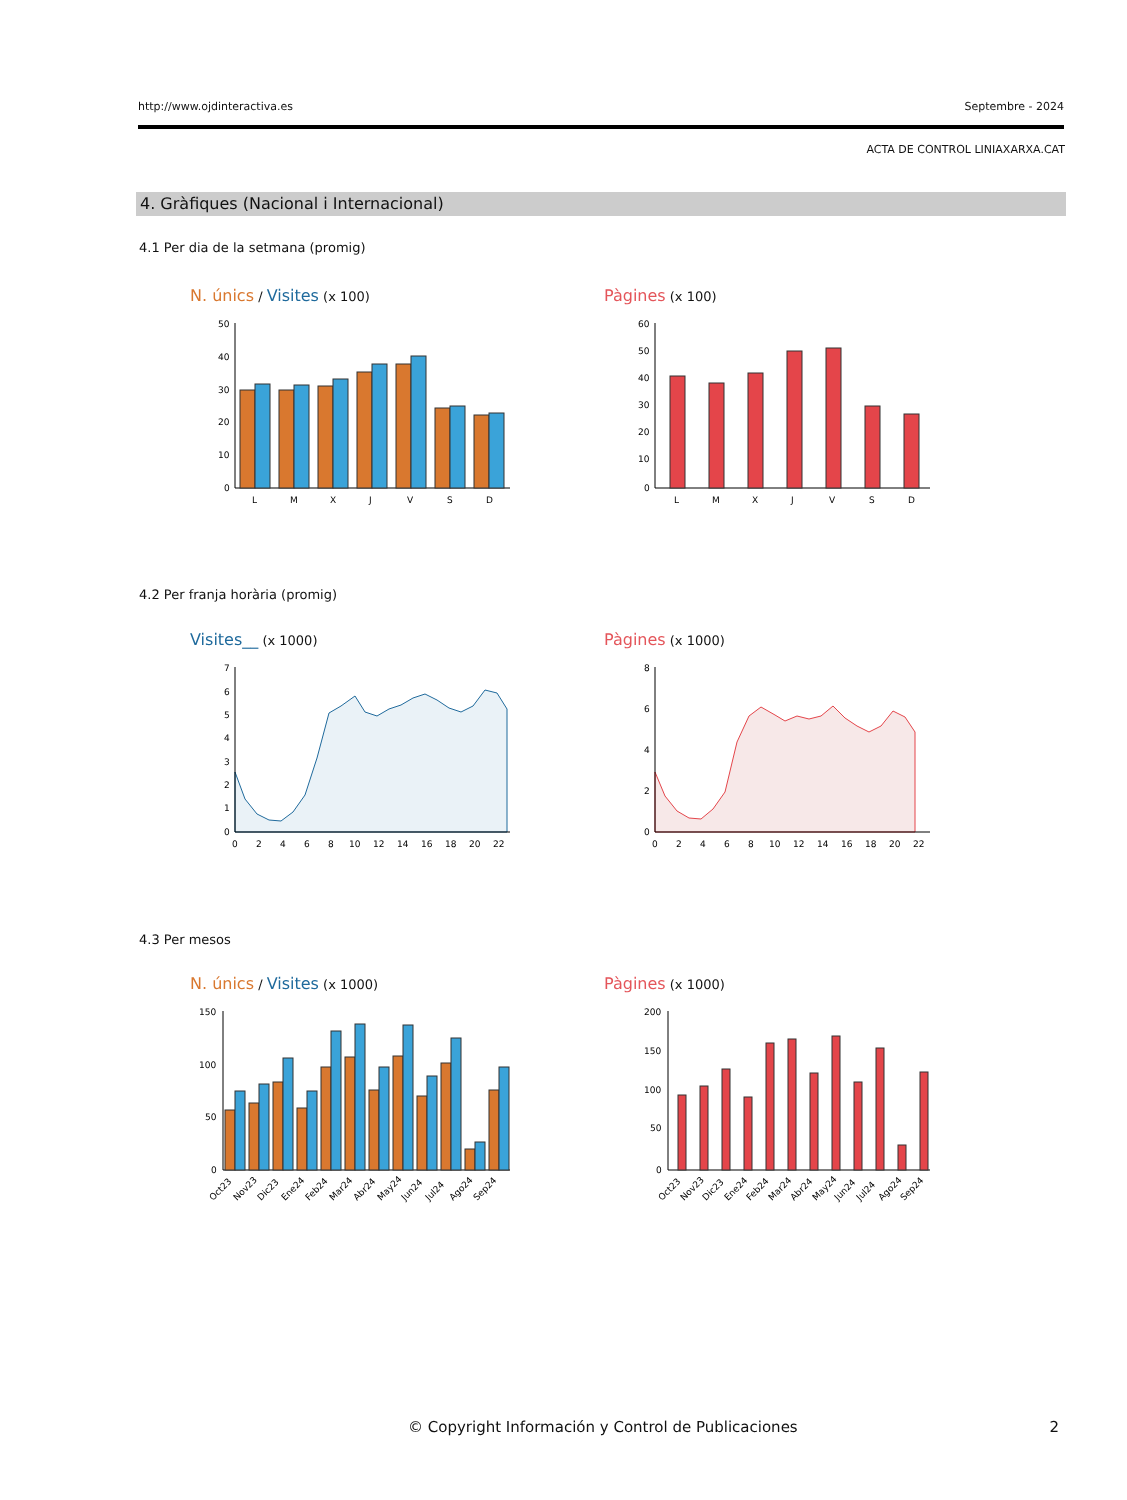http://www.ojdinteractiva.es Septembre - 2024
ACTA DE CONTROL LINIAXARXA.CAT
4. Gràfiques (Nacional i Internacional)
4.1 Per dia de la setmana (promig)
N. únics / Visites (x 100) Pàgines (x 100)
50
40
30
20
10
0
L
M
X
J
V
S
D
60
50
40
30
20
10
0
L
M
X
J
V
S
D
4.2 Per franja horària (promig)
Visites__ (x 1000) Pàgines (x 1000)
7
6
5
4
3
2
1
0
0
2
4
6
8
10
12
14
16
18
20
22
8
6
4
2
0
0
2
4
6
8
10
12
14
16
18
20
22
4.3 Per mesos
N. únics / Visites (x 1000) Pàgines (x 1000)
150
100
50
0
Oct23
Nov23
Dic23
Ene24
Feb24
Mar24
Abr24
May24
Jun24
Jul24
Ago24
Sep24
200
150
100
50
0
Oct23
Nov23
Dic23
Ene24
Feb24
Mar24
Abr24
May24
Jun24
Jul24
Ago24
Sep24
© Copyright Información y Control de Publicaciones
2